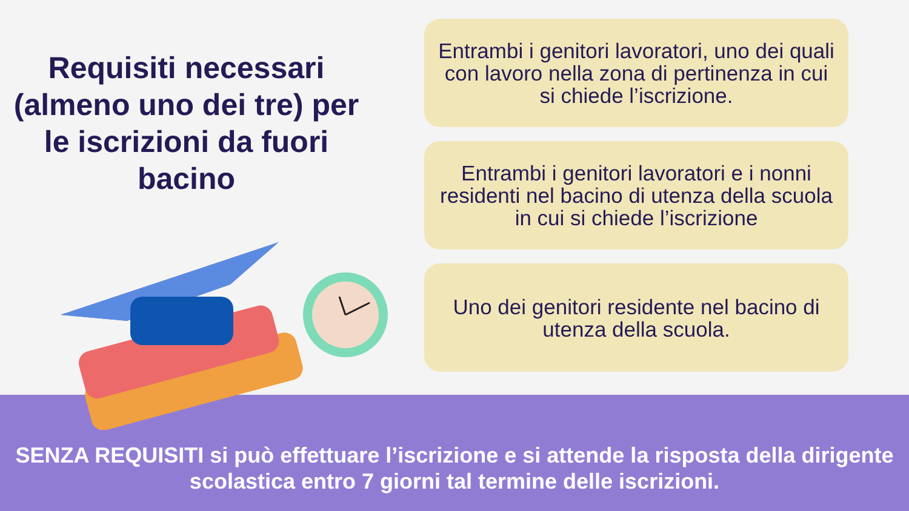Requisiti necessari (almeno uno dei tre) per le iscrizioni da fuori bacino
Entrambi i genitori lavoratori, uno dei quali con lavoro nella zona di pertinenza in cui si chiede l’iscrizione.
Entrambi i genitori lavoratori e i nonni residenti nel bacino di utenza della scuola in cui si chiede l’iscrizione
Uno dei genitori residente nel bacino di utenza della scuola.
SENZA REQUISITI si può effettuare l’iscrizione e si attende la risposta della dirigente scolastica entro 7 giorni tal termine delle iscrizioni.